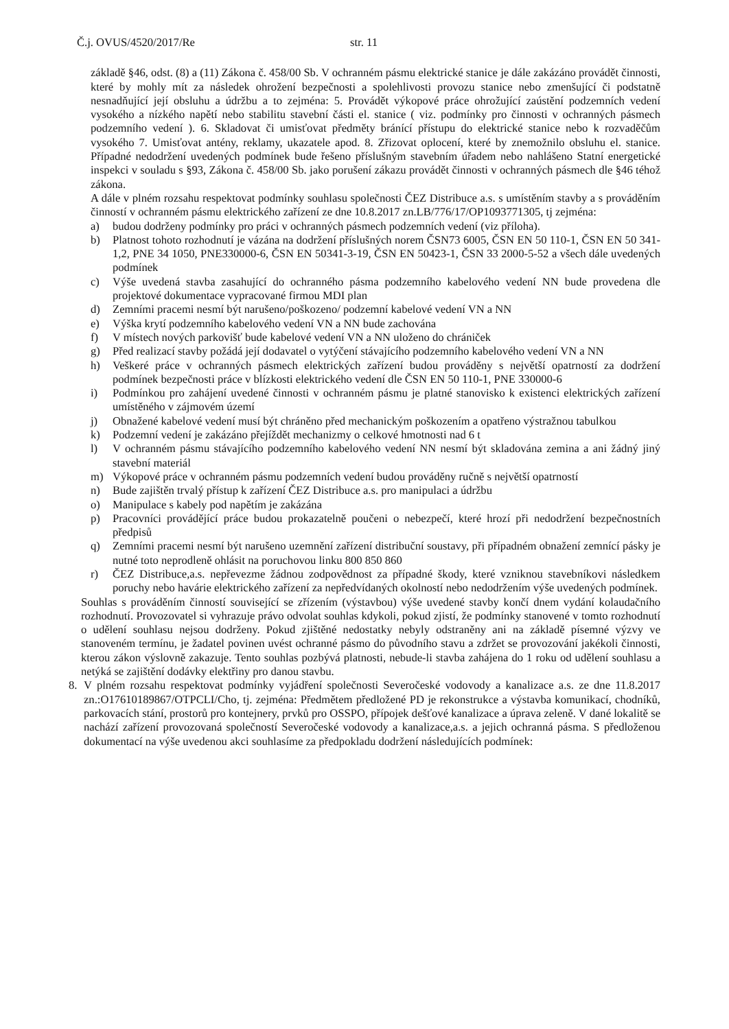Č.j. OVUS/4520/2017/Re str. 11
základě §46, odst. (8) a (11) Zákona č. 458/00 Sb. V ochranném pásmu elektrické stanice je dále zakázáno provádět činnosti, které by mohly mít za následek ohrožení bezpečnosti a spolehlivosti provozu stanice nebo zmenšující či podstatně nesnadňující její obsluhu a údržbu a to zejména: 5. Provádět výkopové práce ohrožující zaústění podzemních vedení vysokého a nízkého napětí nebo stabilitu stavební části el. stanice ( viz. podmínky pro činnosti v ochranných pásmech podzemního vedení ). 6. Skladovat či umisťovat předměty bránící přístupu do elektrické stanice nebo k rozvaděčům vysokého 7. Umisťovat antény, reklamy, ukazatele apod. 8. Zřizovat oplocení, které by znemožnilo obsluhu el. stanice. Případné nedodržení uvedených podmínek bude řešeno příslušným stavebním úřadem nebo nahlášeno Statní energetické inspekci v souladu s §93, Zákona č. 458/00 Sb. jako porušení zákazu provádět činnosti v ochranných pásmech dle §46 téhož zákona.
A dále v plném rozsahu respektovat podmínky souhlasu společnosti ČEZ Distribuce a.s. s umístěním stavby a s prováděním činností v ochranném pásmu elektrického zařízení ze dne 10.8.2017 zn.LB/776/17/OP1093771305, tj zejména:
a) budou dodrženy podmínky pro práci v ochranných pásmech podzemních vedení (viz příloha).
b) Platnost tohoto rozhodnutí je vázána na dodržení příslušných norem ČSN73 6005, ČSN EN 50 110-1, ČSN EN 50 341-1,2, PNE 34 1050, PNE330000-6, ČSN EN 50341-3-19, ČSN EN 50423-1, ČSN 33 2000-5-52 a všech dále uvedených podmínek
c) Výše uvedená stavba zasahující do ochranného pásma podzemního kabelového vedení NN bude provedena dle projektové dokumentace vypracované firmou MDI plan
d) Zemními pracemi nesmí být narušeno/poškozeno/ podzemní kabelové vedení VN a NN
e) Výška krytí podzemního kabelového vedení VN a NN bude zachována
f) V místech nových parkovišť bude kabelové vedení VN a NN uloženo do chrániček
g) Před realizací stavby požádá její dodavatel o vytýčení stávajícího podzemního kabelového vedení VN a NN
h) Veškeré práce v ochranných pásmech elektrických zařízení budou prováděny s největší opatrností za dodržení podmínek bezpečnosti práce v blízkosti elektrického vedení dle ČSN EN 50 110-1, PNE 330000-6
i) Podmínkou pro zahájení uvedené činnosti v ochranném pásmu je platné stanovisko k existenci elektrických zařízení umístěného v zájmovém území
j) Obnažené kabelové vedení musí být chráněno před mechanickým poškozením a opatřeno výstražnou tabulkou
k) Podzemní vedení je zakázáno přejíždět mechanizmy o celkové hmotnosti nad 6 t
l) V ochranném pásmu stávajícího podzemního kabelového vedení NN nesmí být skladována zemina a ani žádný jiný stavební materiál
m) Výkopové práce v ochranném pásmu podzemních vedení budou prováděny ručně s největší opatrností
n) Bude zajištěn trvalý přístup k zařízení ČEZ Distribuce a.s. pro manipulaci a údržbu
o) Manipulace s kabely pod napětím je zakázána
p) Pracovníci provádějící práce budou prokazatelně poučeni o nebezpečí, které hrozí při nedodržení bezpečnostních předpisů
q) Zemními pracemi nesmí být narušeno uzemnění zařízení distribuční soustavy, při případném obnažení zemnící pásky je nutné toto neprodleně ohlásit na poruchovou linku 800 850 860
r) ČEZ Distribuce,a.s. nepřevezme žádnou zodpovědnost za případné škody, které vzniknou stavebníkovi následkem poruchy nebo havárie elektrického zařízení za nepředvídaných okolností nebo nedodržením výše uvedených podmínek.
Souhlas s prováděním činností související se zřízením (výstavbou) výše uvedené stavby končí dnem vydání kolaudačního rozhodnutí. Provozovatel si vyhrazuje právo odvolat souhlas kdykoli, pokud zjistí, že podmínky stanovené v tomto rozhodnutí o udělení souhlasu nejsou dodrženy. Pokud zjištěné nedostatky nebyly odstraněny ani na základě písemné výzvy ve stanoveném termínu, je žadatel povinen uvést ochranné pásmo do původního stavu a zdržet se provozování jakékoli činnosti, kterou zákon výslovně zakazuje. Tento souhlas pozbývá platnosti, nebude-li stavba zahájena do 1 roku od udělení souhlasu a netýká se zajištění dodávky elektřiny pro danou stavbu.
8. V plném rozsahu respektovat podmínky vyjádření společnosti Severočeské vodovody a kanalizace a.s. ze dne 11.8.2017 zn.:O17610189867/OTPCLI/Cho, tj. zejména: Předmětem předložené PD je rekonstrukce a výstavba komunikací, chodníků, parkovacích stání, prostorů pro kontejnery, prvků pro OSSPO, přípojek dešťové kanalizace a úprava zeleně. V dané lokalitě se nachází zařízení provozovaná společností Severočeské vodovody a kanalizace,a.s. a jejich ochranná pásma. S předloženou dokumentací na výše uvedenou akci souhlasíme za předpokladu dodržení následujících podmínek: